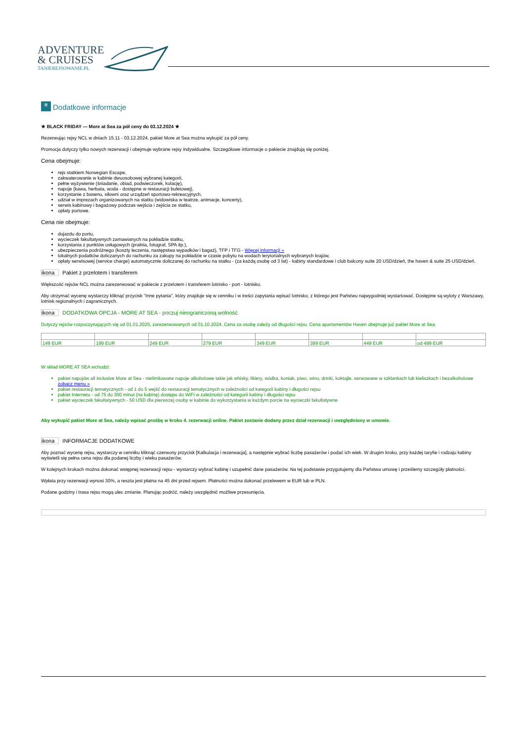ADVENTURE
& CRUISES
TANIEREJSOWANIE.PL
≡ Dodatkowe informacje
★ BLACK FRIDAY — More at Sea za pół ceny do 03.12.2024 ★
Rezerwując rejsy NCL w dniach 15.11 - 03.12.2024, pakiet More at Sea można wykupić za pół ceny.
Promocja dotyczy tylko nowych rezerwacji i obejmuje wybrane rejsy indywidualne. Szczegółowe informacje o pakiecie znajdują się poniżej.
Cena obejmuje:
rejs statkiem Norwegian Escape,
zakwaterowanie w kabinie dwuosobowej wybranej kategorii,
pełne wyżywienie (śniadanie, obiad, podwieczorek, kolację),
napoje (kawa, herbata, woda - dostępne w restauracji bufetowej),
korzystanie z basenu, siłowni oraz urządzeń sportowo-rekreacyjnych,
udział w imprezach organizowanych na statku (widowiska w teatrze, animacje, koncerty),
serwis kabinowy i bagażowy podczas wejścia i zejścia ze statku,
opłaty portowe.
Cena nie obejmuje:
dojazdu do portu,
wycieczek fakultatywnych zamawianych na pokładzie statku,
korzystania z punktów usługowych (pralnia, fotograf, SPA itp.),
ubezpieczenia podróżnego (koszty leczenia, następstwa wypadków i bagaż), TFP i TFG - Więcej informacji »
lokalnych podatków doliczanych do rachunku za zakupy na pokładzie w czasie pobytu na wodach terytorialnych wybranych krajów,
opłaty serwisowej (service charge) automatycznie doliczanej do rachunku na statku - (za każdą osobę od 3 lat) - kabiny standardowe i club balcony suite 20 USD/dzień, the haven & suite 25 USD/dzień.
ikona Pakiet z przelotem i transferem
Większość rejsów NCL można zarezerwować w pakiecie z przelotem i transferem lotnisko - port - lotnisko.
Aby otrzymać wycenę wystarczy kliknąć przycisk "Inne pytania", który znajduje się w cenniku i w treści zapytania wpisać lotnisko, z którego jest Państwu najwygodniej wystartować. Dostępne są wyloty z Warszawy, lotnisk regionalnych i zagranicznych.
ikona DODATKOWA OPCJA - MORE AT SEA - poczuj nieograniczoną wolność.
Dotyczy rejsów rozpoczynających się od 01.01.2025, zarezerwowanych od 01.10.2024. Cena za osobę zależy od długości rejsu. Cena apartamentów Haven obejmuje już pakiet More at Sea.
| 149 EUR | 199 EUR | 249 EUR | 279 EUR | 349 EUR | 399 EUR | 449 EUR | od 499 EUR |
W skład MORE AT SEA wchodzi:
pakiet napojów all inclusive More at Sea - nielimitowane napoje alkoholowe takie jak whisky, likiery, wódka, koniak, piwo, wino, drinki, koktajle, serwowane w szklankach lub kieliszkach i bezalkoholowe zobacz menu »
pakiet restauracji tematycznych - od 1 do 5 wejść do restauracji tematycznych w zależności od kategorii kabiny i długości rejsu
pakiet Internetu - od 75 do 300 minut (na kabinę) dostępu do WiFi w zależności od kategorii kabiny i długości rejsu
pakiet wycieczek fakultatywnych - 50 USD dla pierwszej osoby w kabinie do wykorzystania w każdym porcie na wycieczki fakultatywne
Aby wykupić pakiet More at Sea, należy wpisać prośbę w kroku 4. rezerwacji online. Pakiet zostanie dodany przez dział rezerwacji i uwzględniony w umowie.
ikona INFORMACJE DODATKOWE
Aby poznać wycenę rejsu, wystarczy w cenniku kliknąć czerwony przycisk [Kalkulacja i rezerwacja], a następnie wybrać liczbę pasażerów i podać ich wiek. W drugim kroku, przy każdej taryfie i rodzaju kabiny wyświetli się pełna cena rejsu dla podanej liczby i wieku pasażerów.
W kolejnych krokach można dokonać wstępnej rezerwacji rejsu - wystarczy wybrać kabinę i uzupełnić dane pasażerów. Na tej podstawie przygotujemy dla Państwa umowę i prześlemy szczegóły płatności.
Wpłata przy rezerwacji wynosi 30%, a reszta jest płatna na 45 dni przed rejsem. Płatności można dokonać przelewem w EUR lub w PLN.
Podane godziny i trasa rejsu mogą ulec zmianie. Planując podróż, należy uwzględnić możliwe przesunięcia.